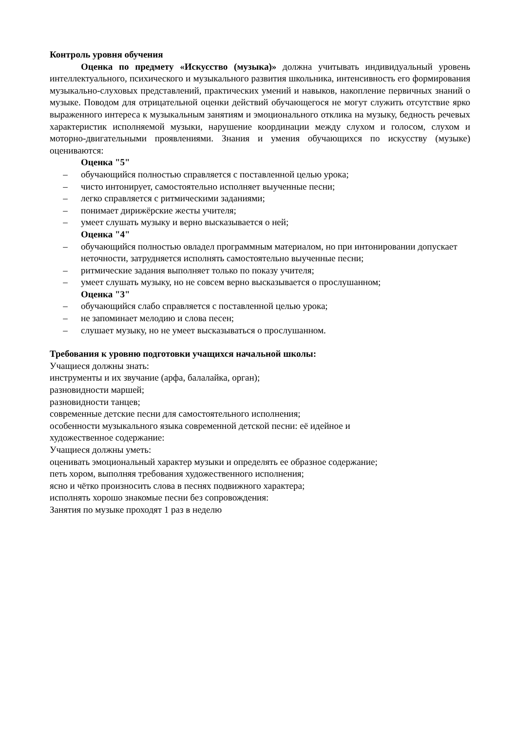Контроль уровня обучения
Оценка по предмету «Искусство (музыка)» должна учитывать индивидуальный уровень интеллектуального, психического и музыкального развития школьника, интенсивность его формирования музыкально-слуховых представлений, практических умений и навыков, накопление первичных знаний о музыке. Поводом для отрицательной оценки действий обучающегося не могут служить отсутствие ярко выраженного интереса к музыкальным занятиям и эмоционального отклика на музыку, бедность речевых характеристик исполняемой музыки, нарушение координации между слухом и голосом, слухом и моторно-двигательными проявлениями. Знания и умения обучающихся по искусству (музыке) оцениваются:
Оценка "5"
– обучающийся полностью справляется с поставленной целью урока;
– чисто интонирует, самостоятельно исполняет выученные песни;
– легко справляется с ритмическими заданиями;
– понимает дирижёрские жесты учителя;
– умеет слушать музыку и верно высказывается о ней;
Оценка "4"
– обучающийся полностью овладел программным материалом, но при интонировании допускает неточности, затрудняется исполнять самостоятельно выученные песни;
– ритмические задания выполняет только по показу учителя;
– умеет слушать музыку, но не совсем верно высказывается о прослушанном;
Оценка "3"
– обучающийся слабо справляется с поставленной целью урока;
– не запоминает мелодию и слова песен;
– слушает музыку, но не умеет высказываться о прослушанном.
Требования к уровню подготовки учащихся начальной школы:
Учащиеся должны знать:
инструменты и их звучание (арфа, балалайка, орган);
разновидности маршей;
разновидности танцев;
современные детские песни для самостоятельного исполнения;
особенности музыкального языка современной детской песни: её идейное и
художественное содержание:
Учащиеся должны уметь:
оценивать эмоциональный характер музыки и определять ее образное содержание;
петь хором, выполняя требования художественного исполнения;
ясно и чётко произносить слова в песнях подвижного характера;
исполнять хорошо знакомые песни без сопровождения:
Занятия по музыке проходят 1 раз в неделю